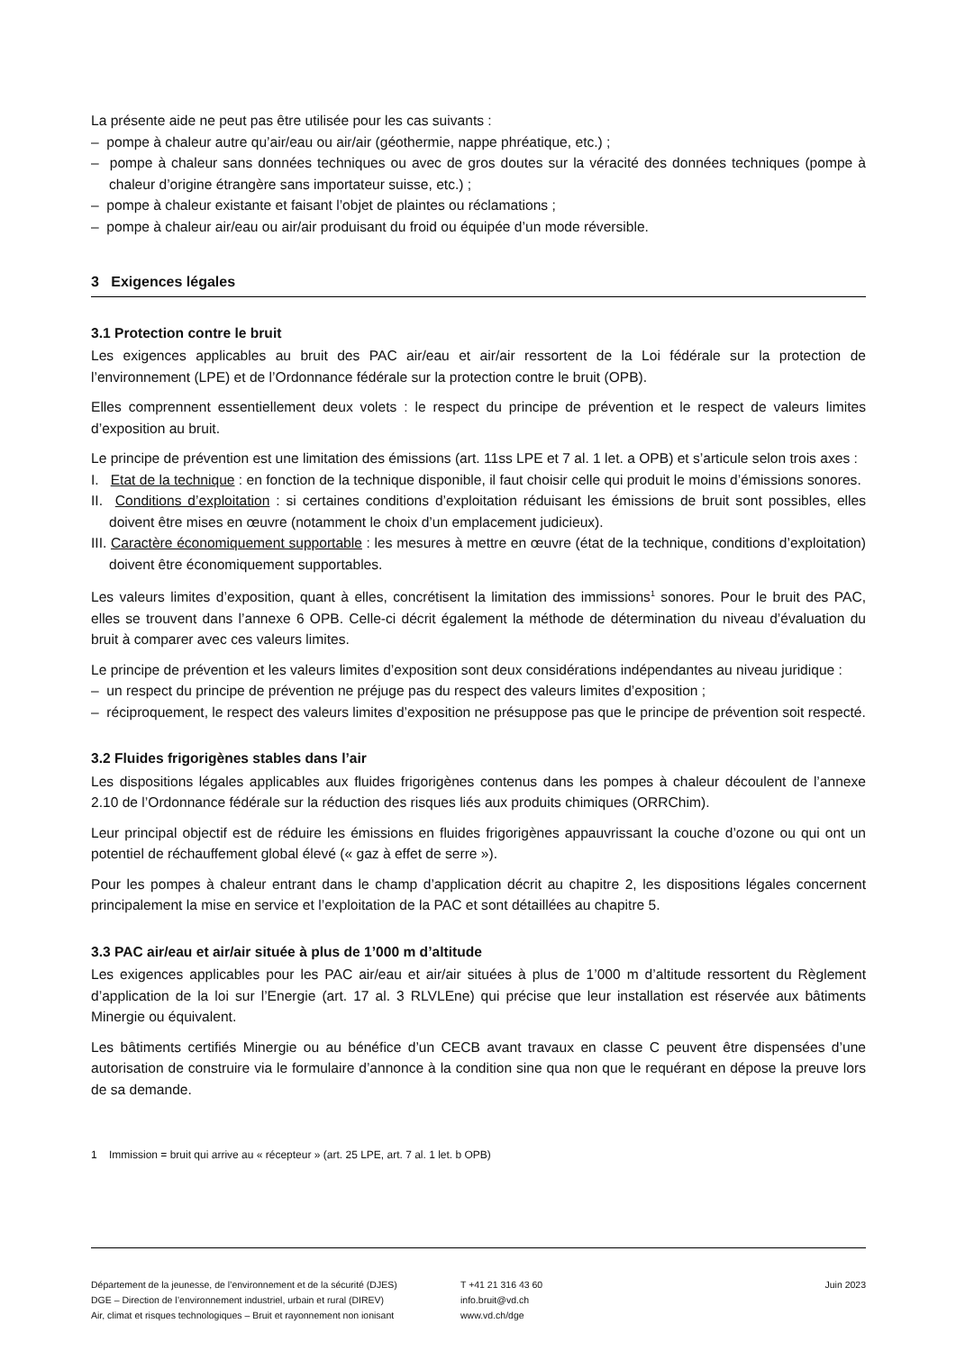La présente aide ne peut pas être utilisée pour les cas suivants :
– pompe à chaleur autre qu’air/eau ou air/air (géothermie, nappe phréatique, etc.) ;
– pompe à chaleur sans données techniques ou avec de gros doutes sur la véracité des données techniques (pompe à chaleur d’origine étrangère sans importateur suisse, etc.) ;
– pompe à chaleur existante et faisant l’objet de plaintes ou réclamations ;
– pompe à chaleur air/eau ou air/air produisant du froid ou équipée d’un mode réversible.
3 Exigences légales
3.1 Protection contre le bruit
Les exigences applicables au bruit des PAC air/eau et air/air ressortent de la Loi fédérale sur la protection de l’environnement (LPE) et de l’Ordonnance fédérale sur la protection contre le bruit (OPB).
Elles comprennent essentiellement deux volets : le respect du principe de prévention et le respect de valeurs limites d’exposition au bruit.
Le principe de prévention est une limitation des émissions (art. 11ss LPE et 7 al. 1 let. a OPB) et s’articule selon trois axes :
I. Etat de la technique : en fonction de la technique disponible, il faut choisir celle qui produit le moins d’émissions sonores.
II. Conditions d’exploitation : si certaines conditions d’exploitation réduisant les émissions de bruit sont possibles, elles doivent être mises en œuvre (notamment le choix d’un emplacement judicieux).
III. Caractère économiquement supportable : les mesures à mettre en œuvre (état de la technique, conditions d’exploitation) doivent être économiquement supportables.
Les valeurs limites d’exposition, quant à elles, concrétisent la limitation des immissions<sup>1</sup> sonores. Pour le bruit des PAC, elles se trouvent dans l’annexe 6 OPB. Celle-ci décrit également la méthode de détermination du niveau d’évaluation du bruit à comparer avec ces valeurs limites.
Le principe de prévention et les valeurs limites d’exposition sont deux considérations indépendantes au niveau juridique :
– un respect du principe de prévention ne préjuge pas du respect des valeurs limites d’exposition ;
– réciproquement, le respect des valeurs limites d’exposition ne présuppose pas que le principe de prévention soit respecté.
3.2 Fluides frigorigènes stables dans l’air
Les dispositions légales applicables aux fluides frigorigènes contenus dans les pompes à chaleur découlent de l’annexe 2.10 de l’Ordonnance fédérale sur la réduction des risques liés aux produits chimiques (ORRChim).
Leur principal objectif est de réduire les émissions en fluides frigorigènes appauvrissant la couche d’ozone ou qui ont un potentiel de réchauffement global élevé (« gaz à effet de serre »).
Pour les pompes à chaleur entrant dans le champ d’application décrit au chapitre 2, les dispositions légales concernent principalement la mise en service et l’exploitation de la PAC et sont détaillées au chapitre 5.
3.3 PAC air/eau et air/air située à plus de 1’000 m d’altitude
Les exigences applicables pour les PAC air/eau et air/air situées à plus de 1’000 m d’altitude ressortent du Règlement d’application de la loi sur l’Energie (art. 17 al. 3 RLVLEne) qui précise que leur installation est réservée aux bâtiments Minergie ou équivalent.
Les bâtiments certifiés Minergie ou au bénéfice d’un CECB avant travaux en classe C peuvent être dispensées d’une autorisation de construire via le formulaire d’annonce à la condition sine qua non que le requérant en dépose la preuve lors de sa demande.
1 Immission = bruit qui arrive au « récepteur » (art. 25 LPE, art. 7 al. 1 let. b OPB)
Département de la jeunesse, de l’environnement et de la sécurité (DJES)
DGE – Direction de l’environnement industriel, urbain et rural (DIREV)
Air, climat et risques technologiques – Bruit et rayonnement non ionisant
T +41 21 316 43 60
info.bruit@vd.ch
www.vd.ch/dge
Juin 2023